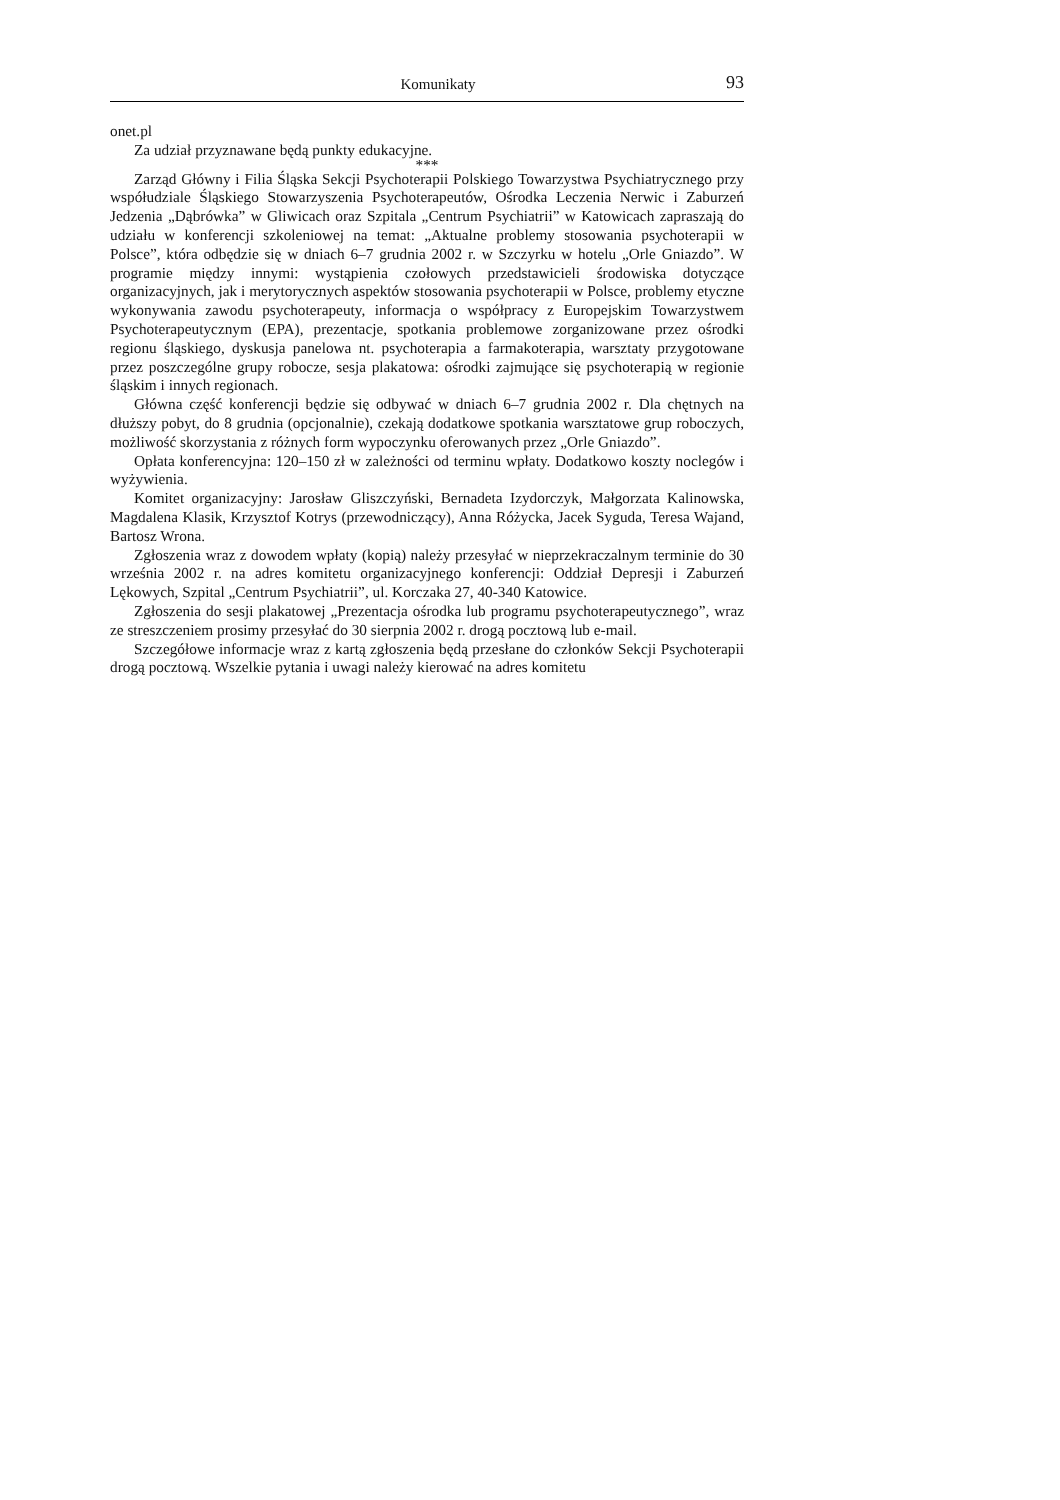Komunikaty 93
onet.pl
Za udział przyznawane będą punkty edukacyjne.
***
Zarząd Główny i Filia Śląska Sekcji Psychoterapii Polskiego Towarzystwa Psychiatrycznego przy współudziale Śląskiego Stowarzyszenia Psychoterapeutów, Ośrodka Leczenia Nerwic i Zaburzeń Jedzenia „Dąbrówka” w Gliwicach oraz Szpitala „Centrum Psychiatrii” w Katowicach zapraszają do udziału w konferencji szkoleniowej na temat: „Aktualne problemy stosowania psychoterapii w Polsce”, która odbędzie się w dniach 6–7 grudnia 2002 r. w Szczyrku w hotelu „Orle Gniazdo”. W programie między innymi: wystąpienia czołowych przedstawicieli środowiska dotyczące organizacyjnych, jak i merytorycznych aspektów stosowania psychoterapii w Polsce, problemy etyczne wykonywania zawodu psychoterapeuty, informacja o współpracy z Europejskim Towarzystwem Psychoterapeutycznym (EPA), prezentacje, spotkania problemowe zorganizowane przez ośrodki regionu śląskiego, dyskusja panelowa nt. psychoterapia a farmakoterapia, warsztaty przygotowane przez poszczególne grupy robocze, sesja plakatowa: ośrodki zajmujące się psychoterapią w regionie śląskim i innych regionach.
Główna część konferencji będzie się odbywać w dniach 6–7 grudnia 2002 r. Dla chętnych na dłuższy pobyt, do 8 grudnia (opcjonalnie), czekają dodatkowe spotkania warsztatowe grup roboczych, możliwość skorzystania z różnych form wypoczynku oferowanych przez „Orle Gniazdo”.
Opłata konferencyjna: 120–150 zł w zależności od terminu wpłaty. Dodatkowo koszty noclegów i wyżywienia.
Komitet organizacyjny: Jarosław Gliszczyński, Bernadeta Izydorczyk, Małgorzata Kalinowska, Magdalena Klasik, Krzysztof Kotrys (przewodniczący), Anna Różycka, Jacek Syguda, Teresa Wajand, Bartosz Wrona.
Zgłoszenia wraz z dowodem wpłaty (kopią) należy przesyłać w nieprzekraczalnym terminie do 30 września 2002 r. na adres komitetu organizacyjnego konferencji: Oddział Depresji i Zaburzeń Lękowych, Szpital „Centrum Psychiatrii”, ul. Korczaka 27, 40-340 Katowice.
Zgłoszenia do sesji plakatowej „Prezentacja ośrodka lub programu psychoterapeutycznego”, wraz ze streszczeniem prosimy przesyłać do 30 sierpnia 2002 r. drogą pocztową lub e-mail.
Szczegółowe informacje wraz z kartą zgłoszenia będą przesłane do członków Sekcji Psychoterapii drogą pocztową. Wszelkie pytania i uwagi należy kierować na adres komitetu